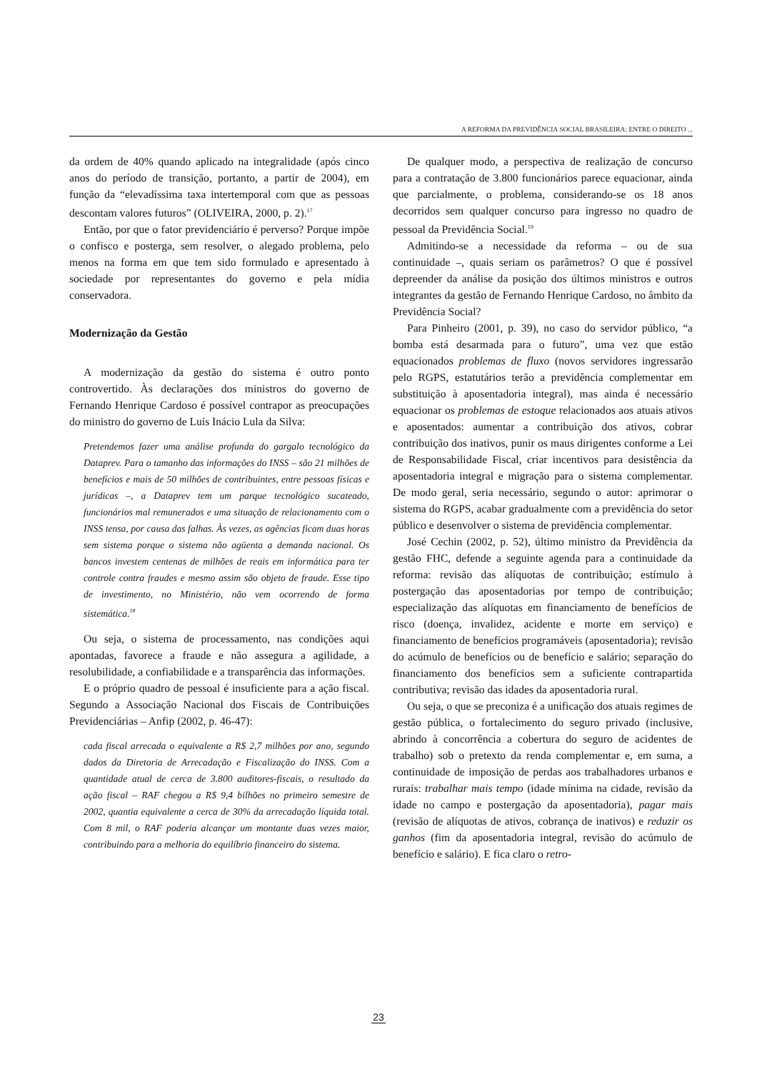A REFORMA DA PREVIDÊNCIA SOCIAL BRASILEIRA: ENTRE O DIREITO ...
da ordem de 40% quando aplicado na integralidade (após cinco anos do período de transição, portanto, a partir de 2004), em função da “elevadíssima taxa intertemporal com que as pessoas descontam valores futuros” (OLIVEIRA, 2000, p. 2).<sup>17</sup>
Então, por que o fator previdenciário é perverso? Porque impõe o confisco e posterga, sem resolver, o alegado problema, pelo menos na forma em que tem sido formulado e apresentado à sociedade por representantes do governo e pela mídia conservadora.
Modernização da Gestão
A modernização da gestão do sistema é outro ponto controvertido. Às declarações dos ministros do governo de Fernando Henrique Cardoso é possível contrapor as preocupações do ministro do governo de Luís Inácio Lula da Silva:
Pretendemos fazer uma análise profunda do gargalo tecnológico da Dataprev. Para o tamanho das informações do INSS – são 21 milhões de benefícios e mais de 50 milhões de contribuintes, entre pessoas físicas e jurídicas –, a Dataprev tem um parque tecnológico sucateado, funcionários mal remunerados e uma situação de relacionamento com o INSS tensa, por causa das falhas. Às vezes, as agências ficam duas horas sem sistema porque o sistema não agüenta a demanda nacional. Os bancos investem centenas de milhões de reais em informática para ter controle contra fraudes e mesmo assim são objeto de fraude. Esse tipo de investimento, no Ministério, não vem ocorrendo de forma sistemática.<sup>18</sup>
Ou seja, o sistema de processamento, nas condições aqui apontadas, favorece a fraude e não assegura a agilidade, a resolubilidade, a confiabilidade e a transparência das informações.
E o próprio quadro de pessoal é insuficiente para a ação fiscal. Segundo a Associação Nacional dos Fiscais de Contribuições Previdenciárias – Anfip (2002, p. 46-47):
cada fiscal arrecada o equivalente a R$ 2,7 milhões por ano, segundo dados da Diretoria de Arrecadação e Fiscalização do INSS. Com a quantidade atual de cerca de 3.800 auditores-fiscais, o resultado da ação fiscal – RAF chegou a R$ 9,4 bilhões no primeiro semestre de 2002, quantia equivalente a cerca de 30% da arrecadação líquida total. Com 8 mil, o RAF poderia alcançar um montante duas vezes maior, contribuindo para a melhoria do equilíbrio financeiro do sistema.
De qualquer modo, a perspectiva de realização de concurso para a contratação de 3.800 funcionários parece equacionar, ainda que parcialmente, o problema, considerando-se os 18 anos decorridos sem qualquer concurso para ingresso no quadro de pessoal da Previdência Social.<sup>19</sup>
Admitindo-se a necessidade da reforma – ou de sua continuidade –, quais seriam os parâmetros? O que é possível depreender da análise da posição dos últimos ministros e outros integrantes da gestão de Fernando Henrique Cardoso, no âmbito da Previdência Social?
Para Pinheiro (2001, p. 39), no caso do servidor público, “a bomba está desarmada para o futuro”, uma vez que estão equacionados problemas de fluxo (novos servidores ingressarão pelo RGPS, estatutários terão a previdência complementar em substituição à aposentadoria integral), mas ainda é necessário equacionar os problemas de estoque relacionados aos atuais ativos e aposentados: aumentar a contribuição dos ativos, cobrar contribuição dos inativos, punir os maus dirigentes conforme a Lei de Responsabilidade Fiscal, criar incentivos para desistência da aposentadoria integral e migração para o sistema complementar. De modo geral, seria necessário, segundo o autor: aprimorar o sistema do RGPS, acabar gradualmente com a previdência do setor público e desenvolver o sistema de previdência complementar.
José Cechin (2002, p. 52), último ministro da Previdência da gestão FHC, defende a seguinte agenda para a continuidade da reforma: revisão das alíquotas de contribuição; estímulo à postergação das aposentadorias por tempo de contribuição; especialização das alíquotas em financiamento de benefícios de risco (doença, invalidez, acidente e morte em serviço) e financiamento de benefícios programáveis (aposentadoria); revisão do acúmulo de benefícios ou de benefício e salário; separação do financiamento dos benefícios sem a suficiente contrapartida contributiva; revisão das idades da aposentadoria rural.
Ou seja, o que se preconiza é a unificação dos atuais regimes de gestão pública, o fortalecimento do seguro privado (inclusive, abrindo à concorrência a cobertura do seguro de acidentes de trabalho) sob o pretexto da renda complementar e, em suma, a continuidade de imposição de perdas aos trabalhadores urbanos e rurais: trabalhar mais tempo (idade mínima na cidade, revisão da idade no campo e postergação da aposentadoria), pagar mais (revisão de alíquotas de ativos, cobrança de inativos) e reduzir os ganhos (fim da aposentadoria integral, revisão do acúmulo de benefício e salário). E fica claro o retro-
23